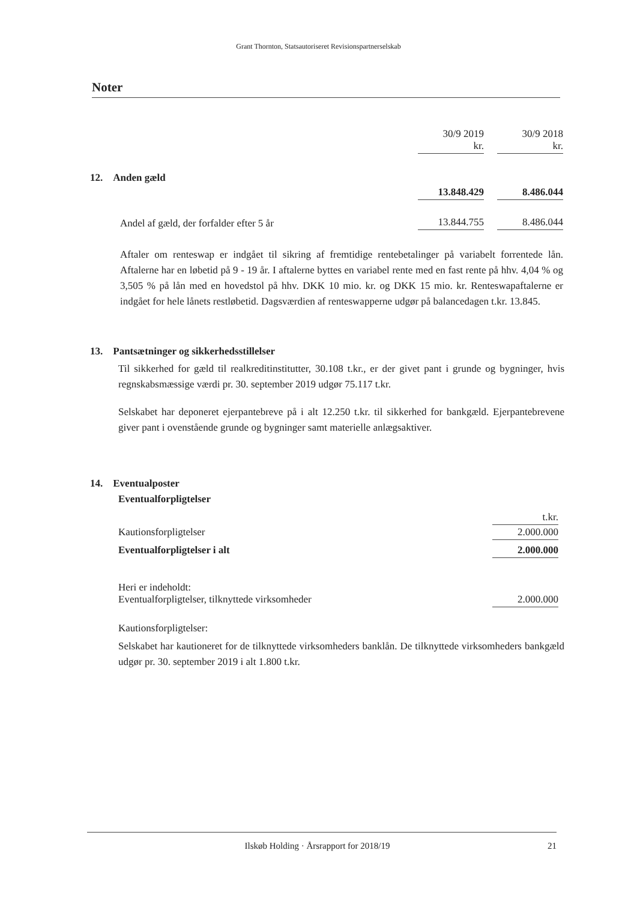Grant Thornton, Statsautoriseret Revisionspartnerselskab
Noter
| | 30/9 2019 kr. | | 30/9 2018 kr. |
| 12. Anden gæld | | | |
| | 13.848.429 | | 8.486.044 |
| Andel af gæld, der forfalder efter 5 år | 13.844.755 | | 8.486.044 |
Aftaler om renteswap er indgået til sikring af fremtidige rentebetalinger på variabelt forrentede lån. Aftalerne har en løbetid på 9 - 19 år. I aftalerne byttes en variabel rente med en fast rente på hhv. 4,04 % og 3,505 % på lån med en hovedstol på hhv. DKK 10 mio. kr. og DKK 15 mio. kr. Renteswapaftalerne er indgået for hele lånets restløbetid. Dagsværdien af renteswapperne udgør på balancedagen t.kr. 13.845.
13. Pantsætninger og sikkerhedsstillelser
Til sikkerhed for gæld til realkreditinstitutter, 30.108 t.kr., er der givet pant i grunde og bygninger, hvis regnskabsmæssige værdi pr. 30. september 2019 udgør 75.117 t.kr.
Selskabet har deponeret ejerpantebreve på i alt 12.250 t.kr. til sikkerhed for bankgæld. Ejerpantebrevene giver pant i ovenstående grunde og bygninger samt materielle anlægsaktiver.
14. Eventualposter
Eventualforpligtelser
| | t.kr. |
| Kautionsforpligtelser | 2.000.000 |
| Eventualforpligtelser i alt | 2.000.000 |
| Heri er indeholdt: Eventualforpligtelser, tilknyttede virksomheder | 2.000.000 |
Kautionsforpligtelser:
Selskabet har kautioneret for de tilknyttede virksomheders banklån. De tilknyttede virksomheders bankgæld udgør pr. 30. september 2019 i alt 1.800 t.kr.
Ilskøb Holding · Årsrapport for 2018/19 21